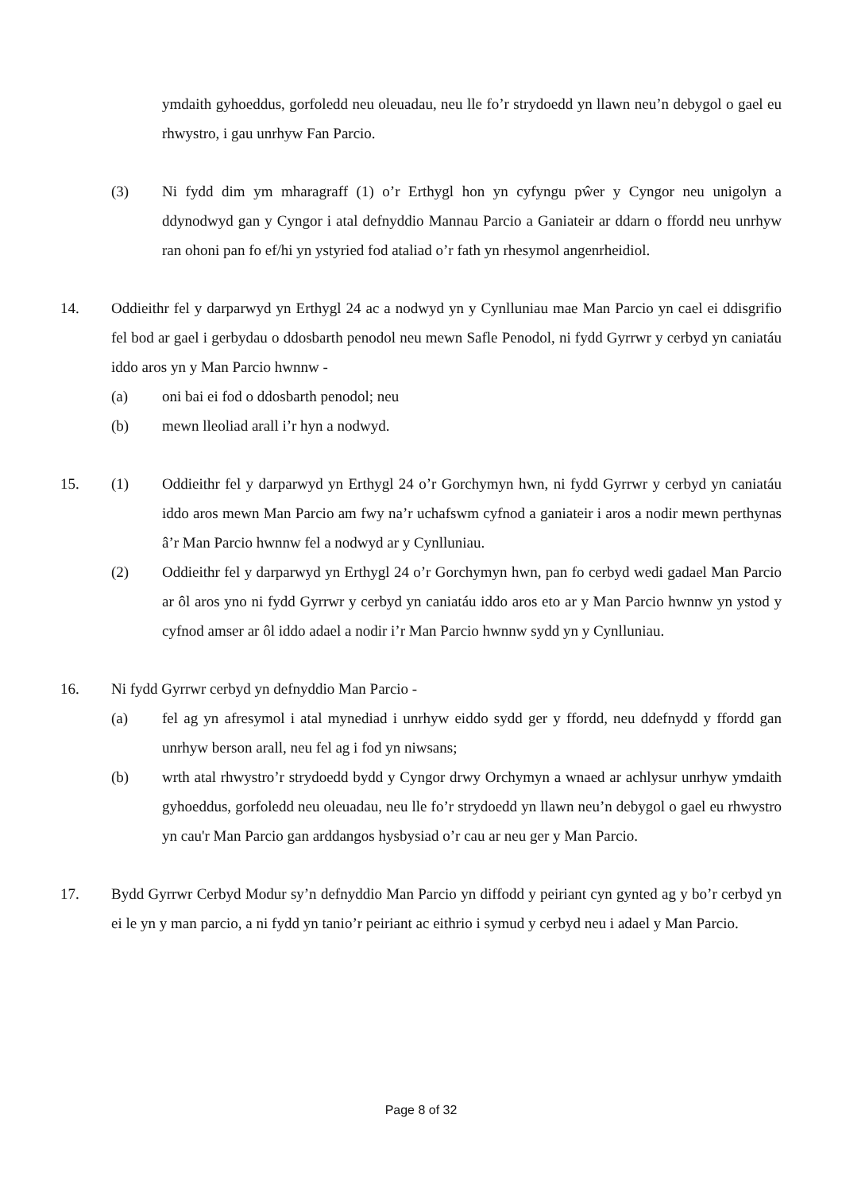ymdaith gyhoeddus, gorfoledd neu oleuadau, neu lle fo’r strydoedd yn llawn neu’n debygol o gael eu rhwystro, i gau unrhyw Fan Parcio.
(3) Ni fydd dim ym mharagraff (1) o’r Erthygl hon yn cyfyngu pŵer y Cyngor neu unigolyn a ddynodwyd gan y Cyngor i atal defnyddio Mannau Parcio a Ganiateir ar ddarn o ffordd neu unrhyw ran ohoni pan fo ef/hi yn ystyried fod ataliad o’r fath yn rhesymol angenrheidiol.
14. Oddieithr fel y darparwyd yn Erthygl 24 ac a nodwyd yn y Cynlluniau mae Man Parcio yn cael ei ddisgrifio fel bod ar gael i gerbydau o ddosbarth penodol neu mewn Safle Penodol, ni fydd Gyrrwr y cerbyd yn caniatáu iddo aros yn y Man Parcio hwnnw -
(a) oni bai ei fod o ddosbarth penodol; neu
(b) mewn lleoliad arall i’r hyn a nodwyd.
15. (1) Oddieithr fel y darparwyd yn Erthygl 24 o’r Gorchymyn hwn, ni fydd Gyrrwr y cerbyd yn caniatáu iddo aros mewn Man Parcio am fwy na’r uchafswm cyfnod a ganiateir i aros a nodir mewn perthynas â’r Man Parcio hwnnw fel a nodwyd ar y Cynlluniau.
(2) Oddieithr fel y darparwyd yn Erthygl 24 o’r Gorchymyn hwn, pan fo cerbyd wedi gadael Man Parcio ar ôl aros yno ni fydd Gyrrwr y cerbyd yn caniatáu iddo aros eto ar y Man Parcio hwnnw yn ystod y cyfnod amser ar ôl iddo adael a nodir i’r Man Parcio hwnnw sydd yn y Cynlluniau.
16. Ni fydd Gyrrwr cerbyd yn defnyddio Man Parcio -
(a) fel ag yn afresymol i atal mynediad i unrhyw eiddo sydd ger y ffordd, neu ddefnydd y ffordd gan unrhyw berson arall, neu fel ag i fod yn niwsans;
(b) wrth atal rhwystro’r strydoedd bydd y Cyngor drwy Orchymyn a wnaed ar achlysur unrhyw ymdaith gyhoeddus, gorfoledd neu oleuadau, neu lle fo’r strydoedd yn llawn neu’n debygol o gael eu rhwystro yn cau'r Man Parcio gan arddangos hysbysiad o’r cau ar neu ger y Man Parcio.
17. Bydd Gyrrwr Cerbyd Modur sy’n defnyddio Man Parcio yn diffodd y peiriant cyn gynted ag y bo’r cerbyd yn ei le yn y man parcio, a ni fydd yn tanio’r peiriant ac eithrio i symud y cerbyd neu i adael y Man Parcio.
Page 8 of 32